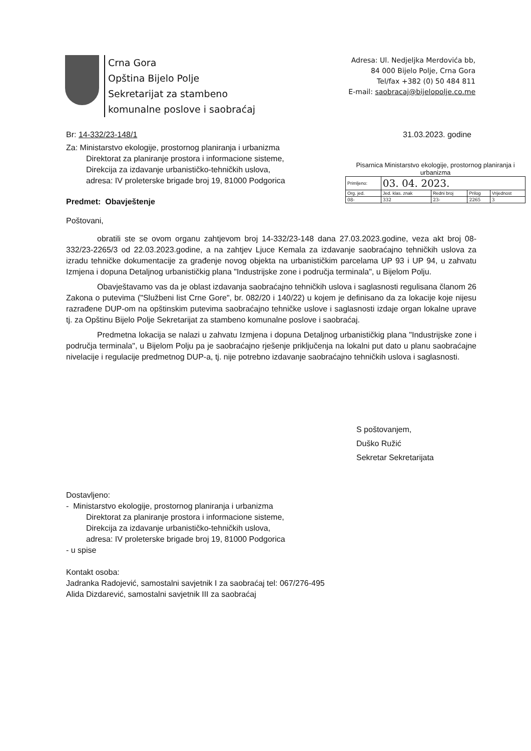Crna Gora
Opština Bijelo Polje
Sekretarijat za stambeno
komunalne poslove i saobraćaj
Adresa: Ul. Nedjeljka Merdovića bb,
84 000 Bijelo Polje, Crna Gora
Tel/fax +382 (0) 50 484 811
E-mail: saobracaj@bijelopolje.co.me
Pisarnica Ministarstvo ekologije, prostornog planiranja i urbanizma
| Primljeno: | 03. 04. 2023. | | | |
| Org. jed. | Jed. klas. znak | Redni broj | Prilog | Vrijednost |
| 08- | 332 | 23- | 2265 | 3 |
Br: 14-332/23-148/1 31.03.2023. godine
Za: Ministarstvo ekologije, prostornog planiranja i urbanizma
Direktorat za planiranje prostora i informacione sisteme,
Direkcija za izdavanje urbanističko-tehničkih uslova,
adresa: IV proleterske brigade broj 19, 81000 Podgorica
Predmet: Obavještenje
Poštovani,
obratili ste se ovom organu zahtjevom broj 14-332/23-148 dana 27.03.2023.godine, veza akt broj 08-332/23-2265/3 od 22.03.2023.godine, a na zahtjev Ljuce Kemala za izdavanje saobraćajno tehničkih uslova za izradu tehničke dokumentacije za građenje novog objekta na urbanističkim parcelama UP 93 i UP 94, u zahvatu Izmjena i dopuna Detaljnog urbanističkig plana "Industrijske zone i područja terminala", u Bijelom Polju.
Obavještavamo vas da je oblast izdavanja saobraćajno tehničkih uslova i saglasnosti regulisana članom 26 Zakona o putevima ("Službeni list Crne Gore", br. 082/20 i 140/22) u kojem je definisano da za lokacije koje nijesu razrađene DUP-om na opštinskim putevima saobraćajno tehničke uslove i saglasnosti izdaje organ lokalne uprave tj. za Opštinu Bijelo Polje Sekretarijat za stambeno komunalne poslove i saobraćaj.
Predmetna lokacija se nalazi u zahvatu Izmjena i dopuna Detaljnog urbanističkig plana "Industrijske zone i područja terminala", u Bijelom Polju pa je saobraćajno rješenje priključenja na lokalni put dato u planu saobraćajne nivelacije i regulacije predmetnog DUP-a, tj. nije potrebno izdavanje saobraćajno tehničkih uslova i saglasnosti.
S poštovanjem,
Duško Ružić
Sekretar Sekretarijata
Dostavljeno:
- Ministarstvo ekologije, prostornog planiranja i urbanizma
Direktorat za planiranje prostora i informacione sisteme,
Direkcija za izdavanje urbanističko-tehničkih uslova,
adresa: IV proleterske brigade broj 19, 81000 Podgorica
- u spise
Kontakt osoba:
Jadranka Radojević, samostalni savjetnik I za saobraćaj tel: 067/276-495
Alida Dizdarević, samostalni savjetnik III za saobraćaj